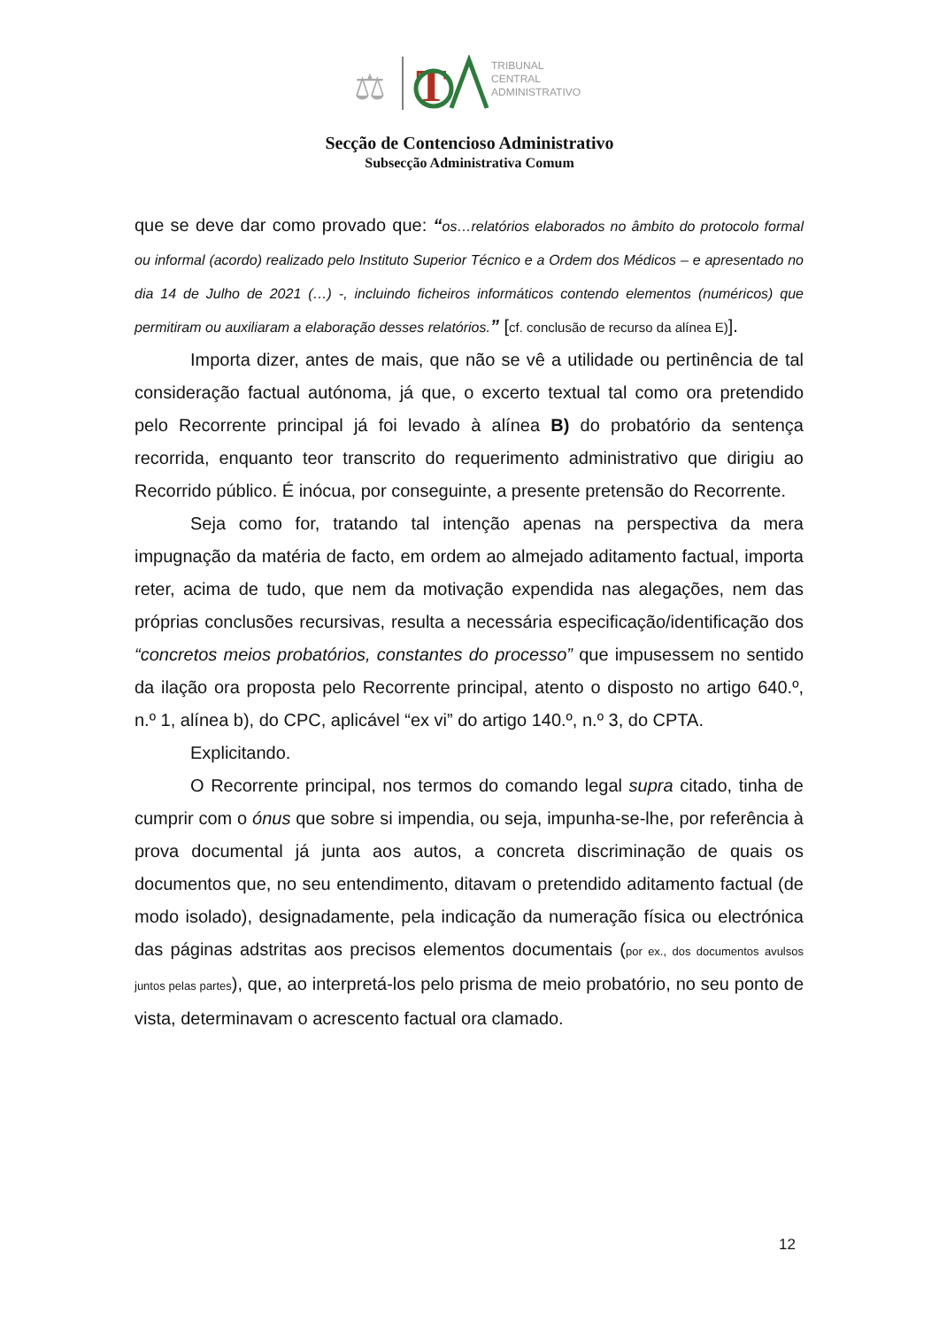⚖
T
TRIBUNAL
CENTRAL
ADMINISTRATIVO
Secção de Contencioso Administrativo
Subsecção Administrativa Comum
que se deve dar como provado que: “os…relatórios elaborados no âmbito do protocolo formal ou informal (acordo) realizado pelo Instituto Superior Técnico e a Ordem dos Médicos – e apresentado no dia 14 de Julho de 2021 (…) -, incluindo ficheiros informáticos contendo elementos (numéricos) que permitiram ou auxiliaram a elaboração desses relatórios.” [cf. conclusão de recurso da alínea E)].
Importa dizer, antes de mais, que não se vê a utilidade ou pertinência de tal consideração factual autónoma, já que, o excerto textual tal como ora pretendido pelo Recorrente principal já foi levado à alínea B) do probatório da sentença recorrida, enquanto teor transcrito do requerimento administrativo que dirigiu ao Recorrido público. É inócua, por conseguinte, a presente pretensão do Recorrente.
Seja como for, tratando tal intenção apenas na perspectiva da mera impugnação da matéria de facto, em ordem ao almejado aditamento factual, importa reter, acima de tudo, que nem da motivação expendida nas alegações, nem das próprias conclusões recursivas, resulta a necessária especificação/identificação dos “concretos meios probatórios, constantes do processo” que impusessem no sentido da ilação ora proposta pelo Recorrente principal, atento o disposto no artigo 640.º, n.º 1, alínea b), do CPC, aplicável “ex vi” do artigo 140.º, n.º 3, do CPTA.
Explicitando.
O Recorrente principal, nos termos do comando legal supra citado, tinha de cumprir com o ónus que sobre si impendia, ou seja, impunha-se-lhe, por referência à prova documental já junta aos autos, a concreta discriminação de quais os documentos que, no seu entendimento, ditavam o pretendido aditamento factual (de modo isolado), designadamente, pela indicação da numeração física ou electrónica das páginas adstritas aos precisos elementos documentais (por ex., dos documentos avulsos juntos pelas partes), que, ao interpretá-los pelo prisma de meio probatório, no seu ponto de vista, determinavam o acrescento factual ora clamado.
12